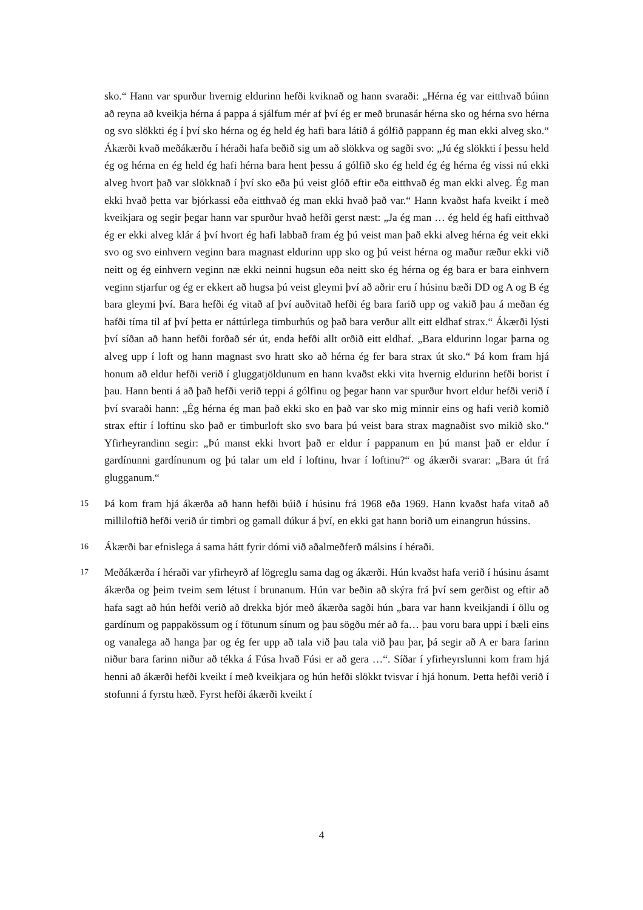sko.“ Hann var spurður hvernig eldurinn hefði kviknað og hann svaraði: „Hérna ég var eitthvað búinn að reyna að kveikja hérna á pappa á sjálfum mér af því ég er með brunasár hérna sko og hérna svo hérna og svo slökkti ég í því sko hérna og ég held ég hafi bara látið á gólfið pappann ég man ekki alveg sko.“ Ákærði kvað meðákærðu í héraði hafa beðið sig um að slökkva og sagði svo: „Jú ég slökkti í þessu held ég og hérna en ég held ég hafi hérna bara hent þessu á gólfið sko ég held ég ég hérna ég vissi nú ekki alveg hvort það var slökknað í því sko eða þú veist glóð eftir eða eitthvað ég man ekki alveg. Ég man ekki hvað þetta var bjórkassi eða eitthvað ég man ekki hvað það var.“ Hann kvaðst hafa kveikt í með kveikjara og segir þegar hann var spurður hvað hefði gerst næst: „Ja ég man … ég held ég hafi eitthvað ég er ekki alveg klár á því hvort ég hafi labbað fram ég þú veist man það ekki alveg hérna ég veit ekki svo og svo einhvern veginn bara magnast eldurinn upp sko og þú veist hérna og maður ræður ekki við neitt og ég einhvern veginn næ ekki neinni hugsun eða neitt sko ég hérna og ég bara er bara einhvern veginn stjarfur og ég er ekkert að hugsa þú veist gleymi því að aðrir eru í húsinu bæði DD og A og B ég bara gleymi því. Bara hefði ég vitað af því auðvitað hefði ég bara farið upp og vakið þau á meðan ég hafði tíma til af því þetta er náttúrlega timburhús og það bara verður allt eitt eldhaf strax.“ Ákærði lýsti því síðan að hann hefði forðað sér út, enda hefði allt orðið eitt eldhaf. „Bara eldurinn logar þarna og alveg upp í loft og hann magnast svo hratt sko að hérna ég fer bara strax út sko.“ Þá kom fram hjá honum að eldur hefði verið í gluggatjöldunum en hann kvaðst ekki vita hvernig eldurinn hefði borist í þau. Hann benti á að það hefði verið teppi á gólfinu og þegar hann var spurður hvort eldur hefði verið í því svaraði hann: „Ég hérna ég man það ekki sko en það var sko mig minnir eins og hafi verið komið strax eftir í loftinu sko það er timburloft sko svo bara þú veist bara strax magnaðist svo mikið sko.“ Yfirheyrandinn segir: „Þú manst ekki hvort það er eldur í pappanum en þú manst það er eldur í gardínunni gardínunum og þú talar um eld í loftinu, hvar í loftinu?“ og ákærði svarar: „Bara út frá glugganum.“
15
Þá kom fram hjá ákærða að hann hefði búið í húsinu frá 1968 eða 1969. Hann kvaðst hafa vitað að milliloftið hefði verið úr timbri og gamall dúkur á því, en ekki gat hann borið um einangrun hússins.
16
Ákærði bar efnislega á sama hátt fyrir dómi við aðalmeðferð málsins í héraði.
17
Meðákærða í héraði var yfirheyrð af lögreglu sama dag og ákærði. Hún kvaðst hafa verið í húsinu ásamt ákærða og þeim tveim sem létust í brunanum. Hún var beðin að skýra frá því sem gerðist og eftir að hafa sagt að hún hefði verið að drekka bjór með ákærða sagði hún „bara var hann kveikjandi í öllu og gardínum og pappakössum og í fötunum sínum og þau sögðu mér að fa… þau voru bara uppi í bæli eins og vanalega að hanga þar og ég fer upp að tala við þau tala við þau þar, þá segir að A er bara farinn niður bara farinn niður að tékka á Fúsa hvað Fúsi er að gera …“. Síðar í yfirheyrslunni kom fram hjá henni að ákærði hefði kveikt í með kveikjara og hún hefði slökkt tvisvar í hjá honum. Þetta hefði verið í stofunni á fyrstu hæð. Fyrst hefði ákærði kveikt í
4